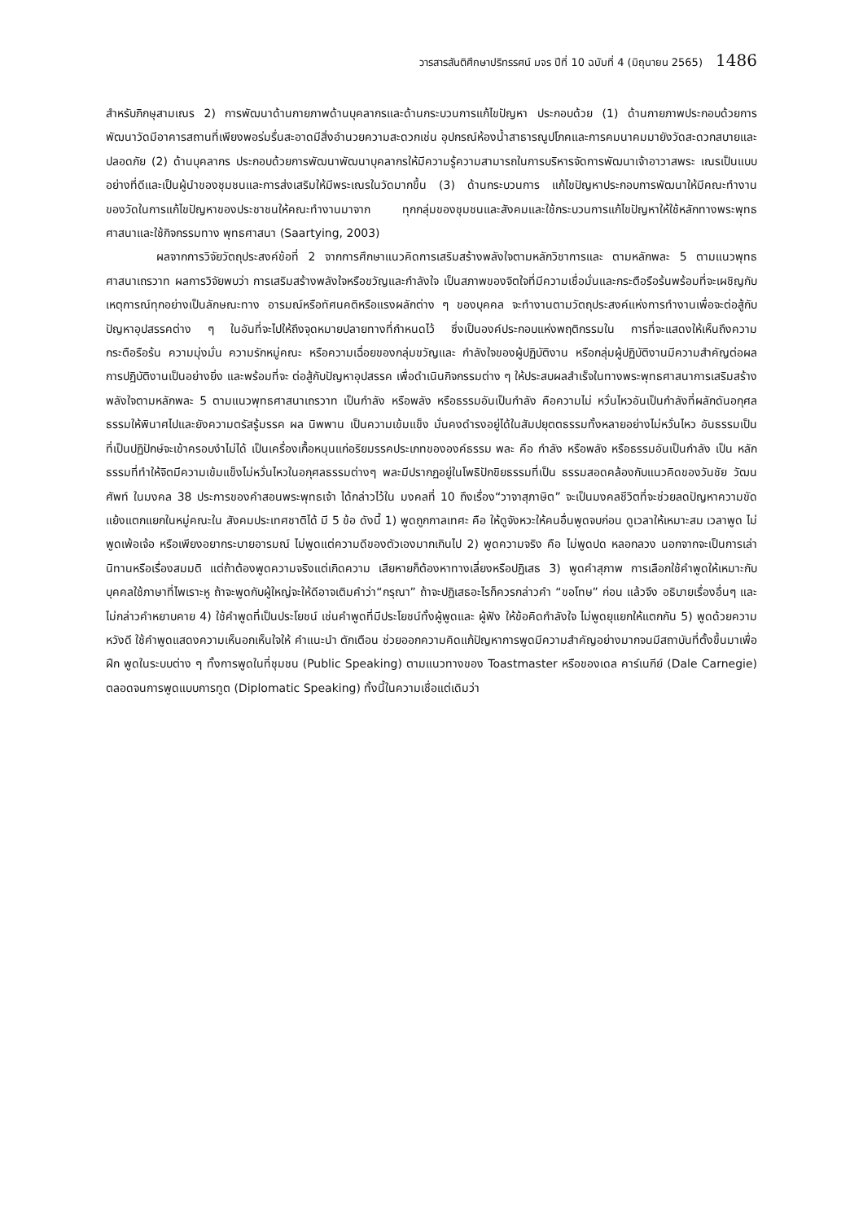วารสารสันติศึกษาปริทรรศน์ มจร ปีที่ 10 ฉบับที่ 4 (มิถุนายน 2565) 1486
สำหรับภิกษุสามเณร 2) การพัฒนาด้านกายภาพด้านบุคลากรและด้านกระบวนการแก้ไขปัญหา ประกอบด้วย (1) ด้านกายภาพประกอบด้วยการพัฒนาวัดมีอาคารสถานที่เพียงพอร่มรื่นสะอาดมีสิ่งอำนวยความสะดวกเช่น อุปกรณ์ห้องน้ำสาธารณูปโภคและการคมนาคมมายังวัดสะดวกสบายและปลอดภัย (2) ด้านบุคลากร ประกอบด้วยการพัฒนาพัฒนาบุคลากรให้มีความรู้ความสามารถในการบริหารจัดการพัฒนาเจ้าอาวาสพระ เณรเป็นแบบอย่างที่ดีและเป็นผู้นำของชุมชนและการส่งเสริมให้มีพระเณรในวัดมากขึ้น (3) ด้านกระบวนการ แก้ไขปัญหาประกอบการพัฒนาให้มีคณะทำงานของวัดในการแก้ไขปัญหาของประชาชนให้คณะทำงานมาจาก ทุกกลุ่มของชุมชนและสังคมและใช้กระบวนการแก้ไขปัญหาให้ใช้หลักทางพระพุทธศาสนาและใช้กิจกรรมทาง พุทธศาสนา (Saartying, 2003)
ผลจากการวิจัยวัตถุประสงค์ข้อที่ 2 จากการศึกษาแนวคิดการเสริมสร้างพลังใจตามหลักวิชาการและ ตามหลักพละ 5 ตามแนวพุทธศาสนาเถรวาท ผลการวิจัยพบว่า การเสริมสร้างพลังใจหรือขวัญและกำลังใจ เป็นสภาพของจิตใจที่มีความเชื่อมั่นและกระตือรือร้นพร้อมที่จะเผชิญกับเหตุการณ์ทุกอย่างเป็นลักษณะทาง อารมณ์หรือทัศนคติหรือแรงผลักต่าง ๆ ของบุคคล จะทำงานตามวัตถุประสงค์แห่งการทำงานเพื่อจะต่อสู้กับ ปัญหาอุปสรรคต่าง ๆ ในอันที่จะไปให้ถึงจุดหมายปลายทางที่กำหนดไว้ ซึ่งเป็นองค์ประกอบแห่งพฤติกรรมใน การที่จะแสดงให้เห็นถึงความกระตือรือร้น ความมุ่งมั่น ความรักหมู่คณะ หรือความเฉื่อยของกลุ่มขวัญและ กำลังใจของผู้ปฏิบัติงาน หรือกลุ่มผู้ปฏิบัติงานมีความสำคัญต่อผลการปฏิบัติงานเป็นอย่างยิ่ง และพร้อมที่จะ ต่อสู้กับปัญหาอุปสรรค เพื่อดำเนินกิจกรรมต่าง ๆ ให้ประสบผลสำเร็จในทางพระพุทธศาสนาการเสริมสร้าง พลังใจตามหลักพละ 5 ตามแนวพุทธศาสนาเถรวาท เป็นกำลัง หรือพลัง หรือธรรมอันเป็นกำลัง คือความไม่ หวั่นไหวอันเป็นกำลังที่ผลักดันอกุศลธรรมให้พินาศไปและยังความตรัสรู้มรรค ผล นิพพาน เป็นความเข้มแข็ง มั่นคงดำรงอยู่ได้ในสัมปยุตตธรรมทั้งหลายอย่างไม่หวั่นไหว อันธรรมเป็นที่เป็นปฏิปักษ์จะเข้าครอบงำไม่ได้ เป็นเครื่องเกื้อหนุนแก่อริยมรรคประเภทขององค์ธรรม พละ คือ กำลัง หรือพลัง หรือธรรมอันเป็นกำลัง เป็น หลักธรรมที่ทำให้จิตมีความเข้มแข็งไม่หวั่นไหวในอกุศลธรรมต่างๆ พละมีปรากฏอยู่ในโพธิปักขิยธรรมที่เป็น ธรรมสอดคล้องกับแนวคิดของวันชัย วัฒนศัพท์ ในมงคล 38 ประการของคำสอนพระพุทธเจ้า ได้กล่าวไว้ใน มงคลที่ 10 ถึงเรื่อง“วาจาสุภาษิต” จะเป็นมงคลชีวิตที่จะช่วยลดปัญหาความขัดแย้งแตกแยกในหมู่คณะใน สังคมประเทศชาติได้ มี 5 ข้อ ดังนี้ 1) พูดถูกกาลเทศะ คือ ให้ดูจังหวะให้คนอื่นพูดจบก่อน ดูเวลาให้เหมาะสม เวลาพูด ไม่พูดเพ้อเจ้อ หรือเพียงอยากระบายอารมณ์ ไม่พูดแต่ความดีของตัวเองมากเกินไป 2) พูดความจริง คือ ไม่พูดปด หลอกลวง นอกจากจะเป็นการเล่านิทานหรือเรื่องสมมติ แต่ถ้าต้องพูดความจริงแต่เกิดความ เสียหายก็ต้องหาทางเลี่ยงหรือปฏิเสธ 3) พูดคำสุภาพ การเลือกใช้คำพูดให้เหมาะกับบุคคลใช้ภาษาที่ไพเราะหู ถ้าจะพูดกับผู้ใหญ่จะให้ดีอาจเติมคำว่า“กรุณา” ถ้าจะปฏิเสธอะไรก็ควรกล่าวคำ “ขอโทษ” ก่อน แล้วจึง อธิบายเรื่องอื่นๆ และไม่กล่าวคำหยาบคาย 4) ใช้คำพูดที่เป็นประโยชน์ เช่นคำพูดที่มีประโยชน์ทั้งผู้พูดและ ผู้ฟัง ให้ข้อคิดกำลังใจ ไม่พูดยุแยกให้แตกกัน 5) พูดด้วยความหวังดี ใช้คำพูดแสดงความเห็นอกเห็นใจให้ คำแนะนำ ตักเตือน ช่วยออกความคิดแก้ปัญหาการพูดมีความสำคัญอย่างมากจนมีสถาบันที่ตั้งขึ้นมาเพื่อฝึก พูดในระบบต่าง ๆ ทั้งการพูดในที่ชุมชน (Public Speaking) ตามแนวทางของ Toastmaster หรือของเดล คาร์เนกีย์ (Dale Carnegie) ตลอดจนการพูดแบบการทูต (Diplomatic Speaking) ทั้งนี้ในความเชื่อแต่เดิมว่า